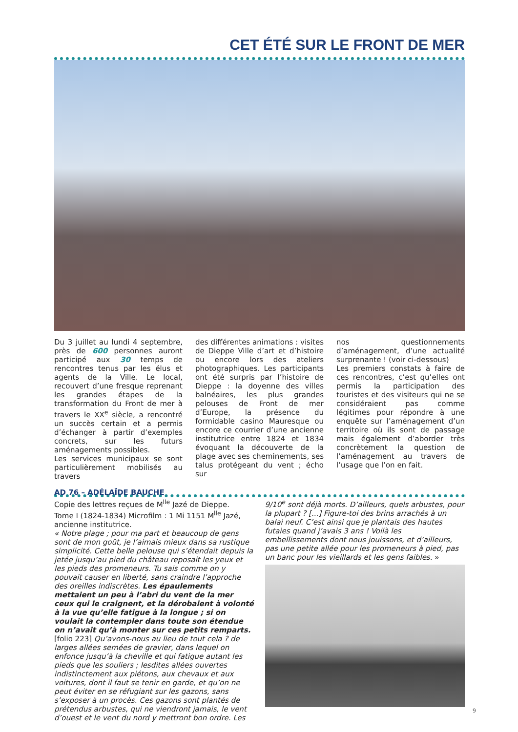CET ÉTÉ SUR LE FRONT DE MER
Du 3 juillet au lundi 4 septembre, près de 600 personnes auront participé aux 30 temps de rencontres tenus par les élus et agents de la Ville. Le local, recouvert d’une fresque reprenant les grandes étapes de la transformation du Front de mer à travers le XX<sup>e</sup> siècle, a rencontré un succès certain et a permis d’échanger à partir d’exemples concrets, sur les futurs aménagements possibles.
Les services municipaux se sont particulièrement mobilisés au travers
des différentes animations : visites de Dieppe Ville d’art et d’histoire ou encore lors des ateliers photographiques. Les participants ont été surpris par l’histoire de Dieppe : la doyenne des villes balnéaires, les plus grandes pelouses de Front de mer d’Europe, la présence du formidable casino Mauresque ou encore ce courrier d’une ancienne institutrice entre 1824 et 1834 évoquant la découverte de la plage avec ses cheminements, ses talus protégeant du vent ; écho sur
nos questionnements d’aménagement, d’une actualité surprenante ! (voir ci-dessous)
Les premiers constats à faire de ces rencontres, c’est qu’elles ont permis la participation des touristes et des visiteurs qui ne se considéraient pas comme légitimes pour répondre à une enquête sur l’aménagement d’un territoire où ils sont de passage mais également d’aborder très concrètement la question de l’aménagement au travers de l’usage que l’on en fait.
AD 76 – ADÉLAÏDE BAUCHE
Copie des lettres reçues de M<sup>lle</sup> Jazé de Dieppe.
Tome I (1824-1834) Microfilm : 1 Mi 1151 M<sup>lle</sup> Jazé, ancienne institutrice.
« Notre plage ; pour ma part et beaucoup de gens sont de mon goût, je l’aimais mieux dans sa rustique simplicité. Cette belle pelouse qui s’étendait depuis la jetée jusqu’au pied du château reposait les yeux et les pieds des promeneurs. Tu sais comme on y pouvait causer en liberté, sans craindre l’approche des oreilles indiscrètes. Les épaulements mettaient un peu à l’abri du vent de la mer ceux qui le craignent, et la dérobaient à volonté à la vue qu’elle fatigue à la longue ; si on voulait la contempler dans toute son étendue on n’avait qu’à monter sur ces petits remparts. [folio 223] Qu’avons-nous au lieu de tout cela ? de larges allées semées de gravier, dans lequel on enfonce jusqu’à la cheville et qui fatigue autant les pieds que les souliers ; lesdites allées ouvertes indistinctement aux piétons, aux chevaux et aux voitures, dont il faut se tenir en garde, et qu’on ne peut éviter en se réfugiant sur les gazons, sans s’exposer à un procès. Ces gazons sont plantés de prétendus arbustes, qui ne viendront jamais, le vent d’ouest et le vent du nord y mettront bon ordre. Les
9/10<sup>e</sup> sont déjà morts. D’ailleurs, quels arbustes, pour la plupart ? [...] Figure-toi des brins arrachés à un balai neuf. C’est ainsi que je plantais des hautes futaies quand j’avais 3 ans ! Voilà les embellissements dont nous jouissons, et d’ailleurs, pas une petite allée pour les promeneurs à pied, pas un banc pour les vieillards et les gens faibles. »
9